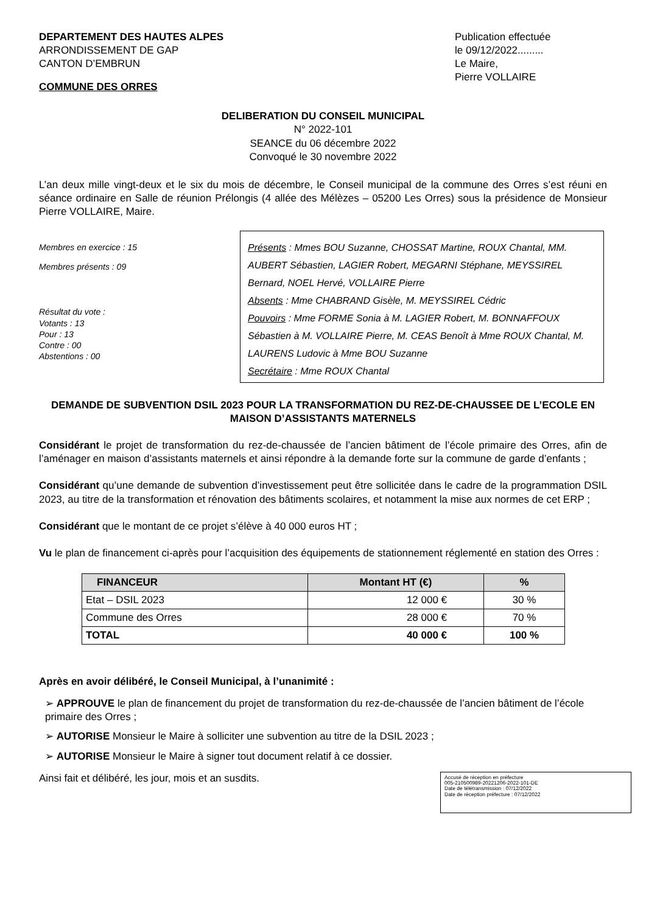DEPARTEMENT DES HAUTES ALPES
ARRONDISSEMENT DE GAP
CANTON D’EMBRUN
COMMUNE DES ORRES
Publication effectuée
le 09/12/2022.........
Le Maire,
Pierre VOLLAIRE
DELIBERATION DU CONSEIL MUNICIPAL
N° 2022-101
SEANCE du 06 décembre 2022
Convoqué le 30 novembre 2022
L’an deux mille vingt-deux et le six du mois de décembre, le Conseil municipal de la commune des Orres s’est réuni en séance ordinaire en Salle de réunion Prélongis (4 allée des Mélèzes – 05200 Les Orres) sous la présidence de Monsieur Pierre VOLLAIRE, Maire.
Membres en exercice : 15
Membres présents : 09
Résultat du vote :
Votants : 13
Pour : 13
Contre : 00
Abstentions : 00
Présents : Mmes BOU Suzanne, CHOSSAT Martine, ROUX Chantal, MM. AUBERT Sébastien, LAGIER Robert, MEGARNI Stéphane, MEYSSIREL Bernard, NOEL Hervé, VOLLAIRE Pierre
Absents : Mme CHABRAND Gisèle, M. MEYSSIREL Cédric
Pouvoirs : Mme FORME Sonia à M. LAGIER Robert, M. BONNAFFOUX Sébastien à M. VOLLAIRE Pierre, M. CEAS Benoît à Mme ROUX Chantal, M. LAURENS Ludovic à Mme BOU Suzanne
Secrétaire : Mme ROUX Chantal
DEMANDE DE SUBVENTION DSIL 2023 POUR LA TRANSFORMATION DU REZ-DE-CHAUSSEE DE L’ECOLE EN MAISON D’ASSISTANTS MATERNELS
Considérant le projet de transformation du rez-de-chaussée de l’ancien bâtiment de l’école primaire des Orres, afin de l’aménager en maison d’assistants maternels et ainsi répondre à la demande forte sur la commune de garde d’enfants ;
Considérant qu’une demande de subvention d’investissement peut être sollicitée dans le cadre de la programmation DSIL 2023, au titre de la transformation et rénovation des bâtiments scolaires, et notamment la mise aux normes de cet ERP ;
Considérant que le montant de ce projet s’élève à 40 000 euros HT ;
Vu le plan de financement ci-après pour l’acquisition des équipements de stationnement réglementé en station des Orres :
| FINANCEUR | Montant HT (€) | % |
| --- | --- | --- |
| Etat – DSIL 2023 | 12 000 € | 30 % |
| Commune des Orres | 28 000 € | 70 % |
| TOTAL | 40 000 € | 100 % |
Après en avoir délibéré, le Conseil Municipal, à l’unanimité :
➢ APPROUVE le plan de financement du projet de transformation du rez-de-chaussée de l’ancien bâtiment de l’école primaire des Orres ;
➢ AUTORISE Monsieur le Maire à solliciter une subvention au titre de la DSIL 2023 ;
➢ AUTORISE Monsieur le Maire à signer tout document relatif à ce dossier.
Ainsi fait et délibéré, les jour, mois et an susdits.
Accusé de réception en préfecture
005-210500989-20221206-2022-101-DE
Date de télétransmission : 07/12/2022
Date de réception préfecture : 07/12/2022